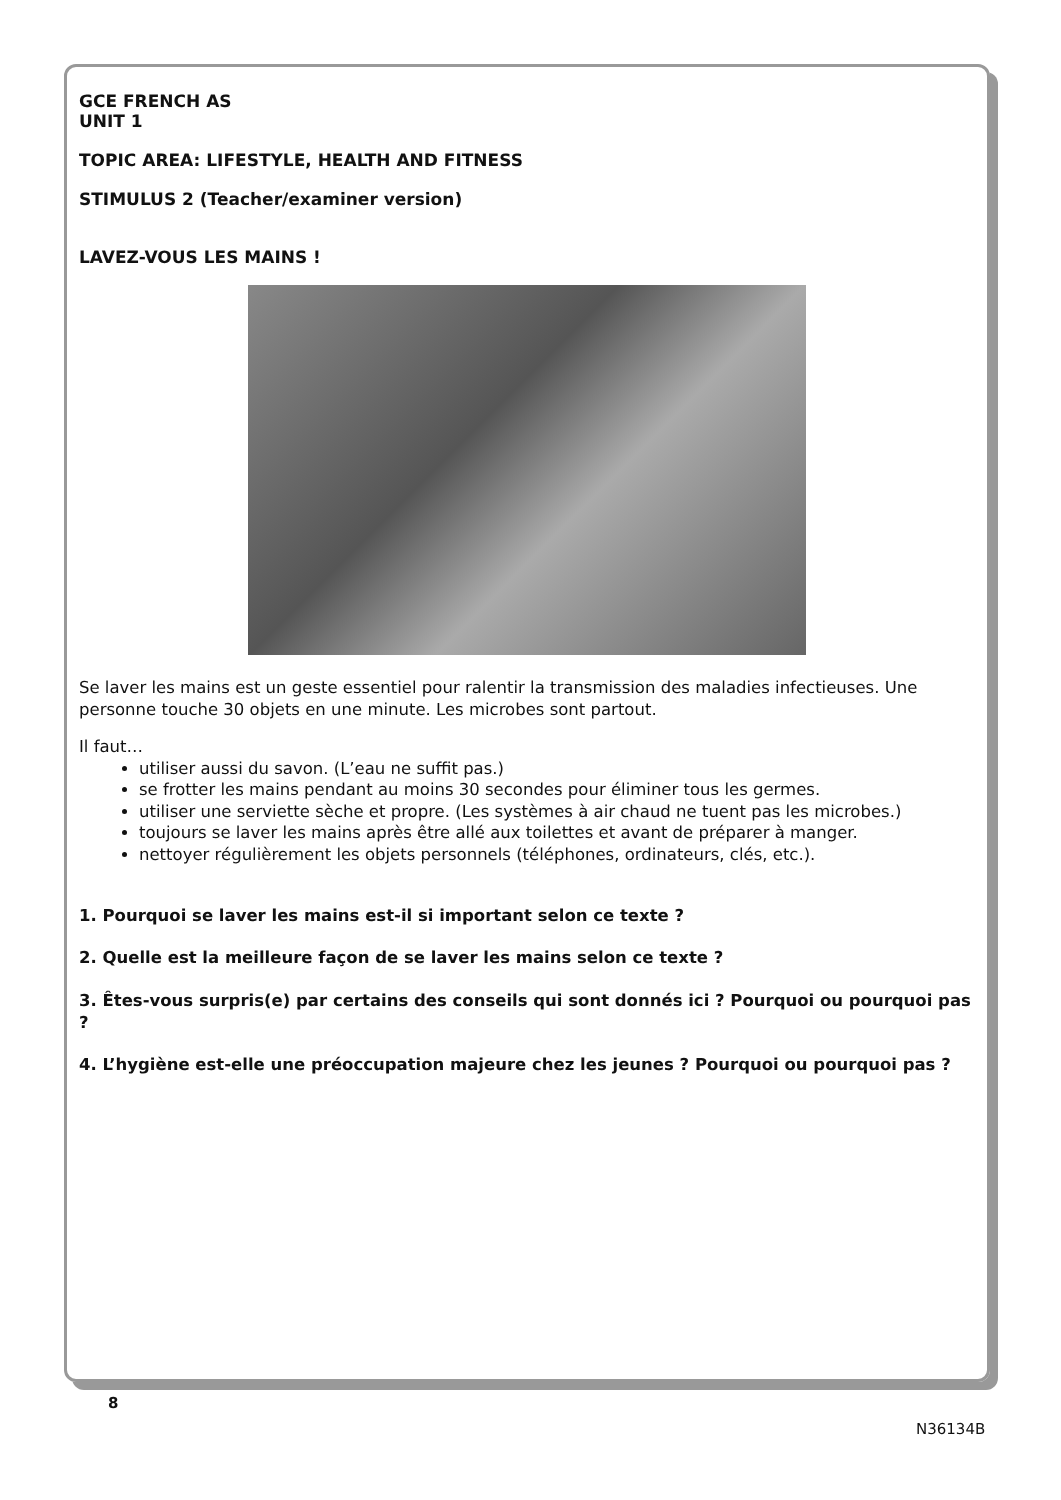GCE FRENCH AS
UNIT 1
TOPIC AREA: LIFESTYLE, HEALTH AND FITNESS
STIMULUS 2 (Teacher/examiner version)
LAVEZ-VOUS LES MAINS !
Se laver les mains est un geste essentiel pour ralentir la transmission des maladies infectieuses. Une personne touche 30 objets en une minute. Les microbes sont partout.
Il faut…
utiliser aussi du savon. (L’eau ne suffit pas.)
se frotter les mains pendant au moins 30 secondes pour éliminer tous les germes.
utiliser une serviette sèche et propre. (Les systèmes à air chaud ne tuent pas les microbes.)
toujours se laver les mains après être allé aux toilettes et avant de préparer à manger.
nettoyer régulièrement les objets personnels (téléphones, ordinateurs, clés, etc.).
1. Pourquoi se laver les mains est-il si important selon ce texte ?
2. Quelle est la meilleure façon de se laver les mains selon ce texte ?
3. Êtes-vous surpris(e) par certains des conseils qui sont donnés ici ? Pourquoi ou pourquoi pas ?
4. L’hygiène est-elle une préoccupation majeure chez les jeunes ? Pourquoi ou pourquoi pas ?
8
N36134B